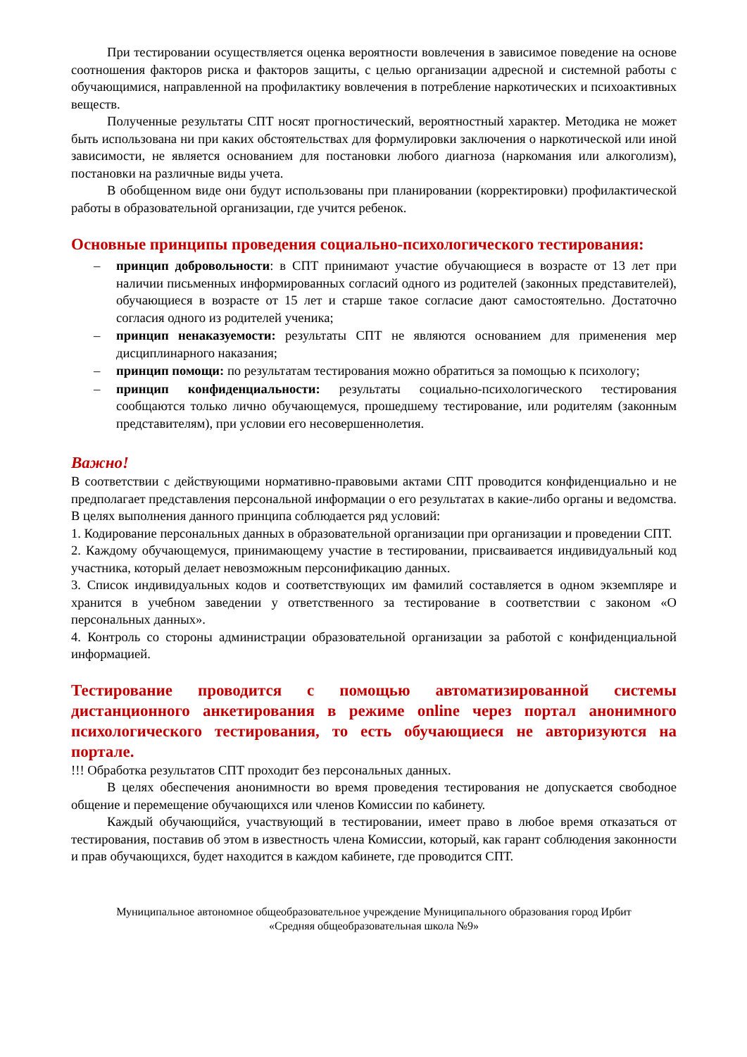При тестировании осуществляется оценка вероятности вовлечения в зависимое поведение на основе соотношения факторов риска и факторов защиты, с целью организации адресной и системной работы с обучающимися, направленной на профилактику вовлечения в потребление наркотических и психоактивных веществ.
Полученные результаты СПТ носят прогностический, вероятностный характер. Методика не может быть использована ни при каких обстоятельствах для формулировки заключения о наркотической или иной зависимости, не является основанием для постановки любого диагноза (наркомания или алкоголизм), постановки на различные виды учета.
В обобщенном виде они будут использованы при планировании (корректировки) профилактической работы в образовательной организации, где учится ребенок.
Основные принципы проведения социально-психологического тестирования:
– принцип добровольности: в СПТ принимают участие обучающиеся в возрасте от 13 лет при наличии письменных информированных согласий одного из родителей (законных представителей), обучающиеся в возрасте от 15 лет и старше такое согласие дают самостоятельно. Достаточно согласия одного из родителей ученика;
– принцип ненаказуемости: результаты СПТ не являются основанием для применения мер дисциплинарного наказания;
– принцип помощи: по результатам тестирования можно обратиться за помощью к психологу;
– принцип конфиденциальности: результаты социально-психологического тестирования сообщаются только лично обучающемуся, прошедшему тестирование, или родителям (законным представителям), при условии его несовершеннолетия.
Важно!
В соответствии с действующими нормативно-правовыми актами СПТ проводится конфиденциально и не предполагает представления персональной информации о его результатах в какие-либо органы и ведомства. В целях выполнения данного принципа соблюдается ряд условий:
1. Кодирование персональных данных в образовательной организации при организации и проведении СПТ.
2. Каждому обучающемуся, принимающему участие в тестировании, присваивается индивидуальный код участника, который делает невозможным персонификацию данных.
3. Список индивидуальных кодов и соответствующих им фамилий составляется в одном экземпляре и хранится в учебном заведении у ответственного за тестирование в соответствии с законом «О персональных данных».
4. Контроль со стороны администрации образовательной организации за работой с конфиденциальной информацией.
Тестирование проводится с помощью автоматизированной системы дистанционного анкетирования в режиме online через портал анонимного психологического тестирования, то есть обучающиеся не авторизуются на портале.
!!! Обработка результатов СПТ проходит без персональных данных.
В целях обеспечения анонимности во время проведения тестирования не допускается свободное общение и перемещение обучающихся или членов Комиссии по кабинету.
Каждый обучающийся, участвующий в тестировании, имеет право в любое время отказаться от тестирования, поставив об этом в известность члена Комиссии, который, как гарант соблюдения законности и прав обучающихся, будет находится в каждом кабинете, где проводится СПТ.
Муниципальное автономное общеобразовательное учреждение Муниципального образования город Ирбит
«Средняя общеобразовательная школа №9»